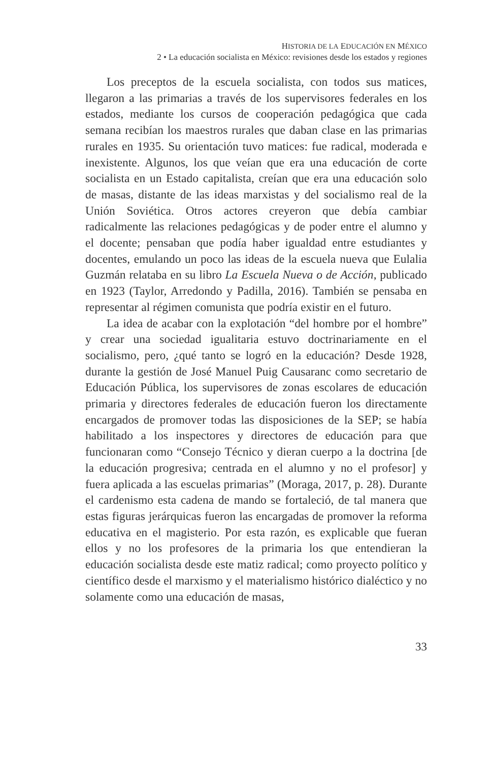HISTORIA DE LA EDUCACIÓN EN MÉXICO
2 • La educación socialista en México: revisiones desde los estados y regiones
Los preceptos de la escuela socialista, con todos sus matices, llegaron a las primarias a través de los supervisores federales en los estados, mediante los cursos de cooperación pedagógica que cada semana recibían los maestros rurales que daban clase en las primarias rurales en 1935. Su orientación tuvo matices: fue radical, moderada e inexistente. Algunos, los que veían que era una educación de corte socialista en un Estado capitalista, creían que era una educación solo de masas, distante de las ideas marxistas y del socialismo real de la Unión Soviética. Otros actores creyeron que debía cambiar radicalmente las relaciones pedagógicas y de poder entre el alumno y el docente; pensaban que podía haber igualdad entre estudiantes y docentes, emulando un poco las ideas de la escuela nueva que Eulalia Guzmán relataba en su libro La Escuela Nueva o de Acción, publicado en 1923 (Taylor, Arredondo y Padilla, 2016). También se pensaba en representar al régimen comunista que podría existir en el futuro.
La idea de acabar con la explotación “del hombre por el hombre” y crear una sociedad igualitaria estuvo doctrinariamente en el socialismo, pero, ¿qué tanto se logró en la educación? Desde 1928, durante la gestión de José Manuel Puig Causaranc como secretario de Educación Pública, los supervisores de zonas escolares de educación primaria y directores federales de educación fueron los directamente encargados de promover todas las disposiciones de la SEP; se había habilitado a los inspectores y directores de educación para que funcionaran como “Consejo Técnico y dieran cuerpo a la doctrina [de la educación progresiva; centrada en el alumno y no el profesor] y fuera aplicada a las escuelas primarias” (Moraga, 2017, p. 28). Durante el cardenismo esta cadena de mando se fortaleció, de tal manera que estas figuras jerárquicas fueron las encargadas de promover la reforma educativa en el magisterio. Por esta razón, es explicable que fueran ellos y no los profesores de la primaria los que entendieran la educación socialista desde este matiz radical; como proyecto político y científico desde el marxismo y el materialismo histórico dialéctico y no solamente como una educación de masas,
33